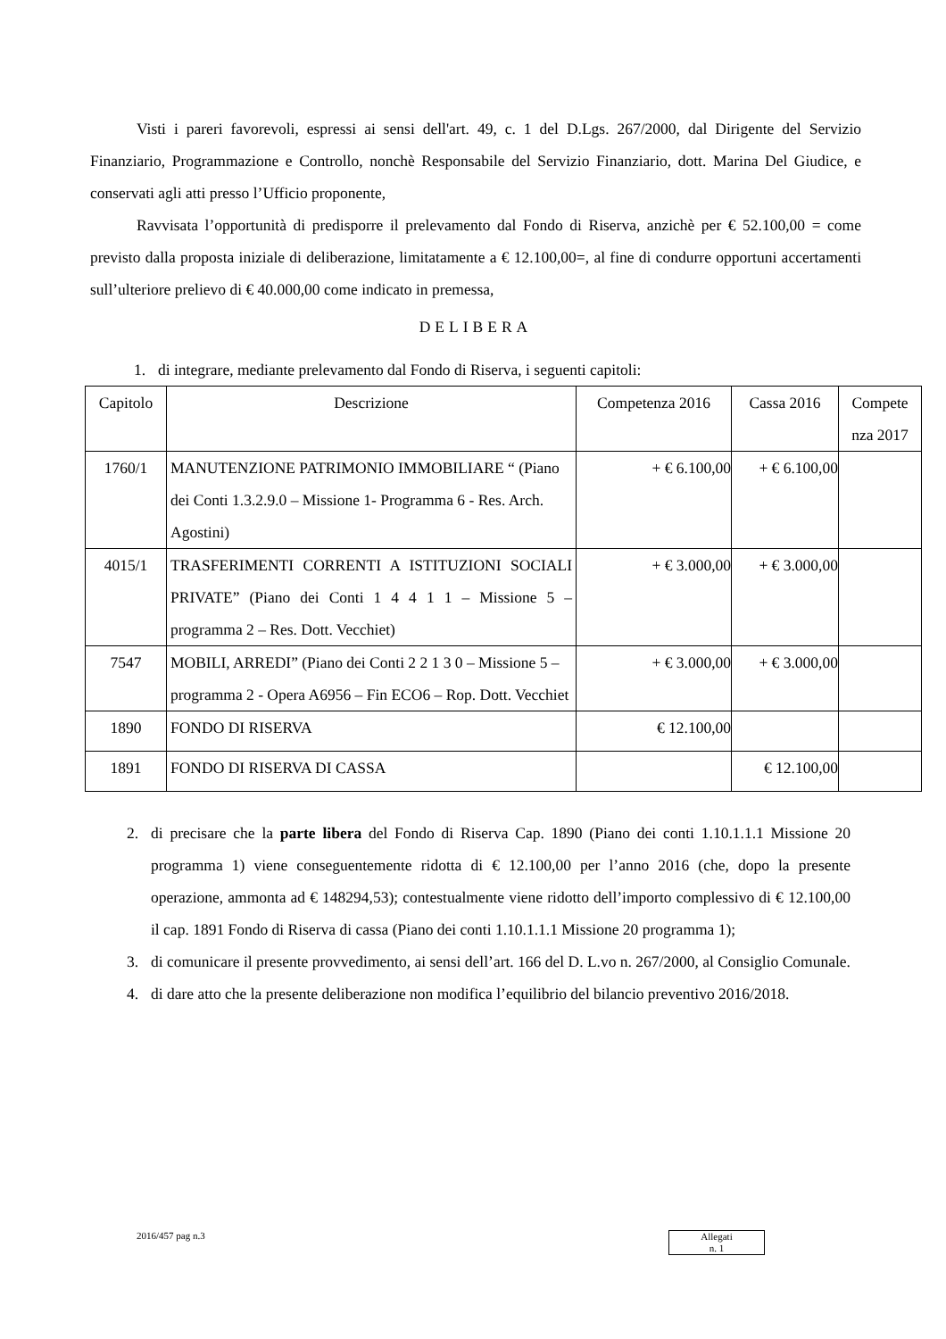Visti i pareri favorevoli, espressi ai sensi dell'art. 49, c. 1 del D.Lgs. 267/2000, dal Dirigente del Servizio Finanziario, Programmazione e Controllo, nonchè Responsabile del Servizio Finanziario, dott. Marina Del Giudice, e conservati agli atti presso l’Ufficio proponente,
Ravvisata l’opportunità di predisporre il prelevamento dal Fondo di Riserva, anzichè per € 52.100,00 = come previsto dalla proposta iniziale di deliberazione, limitatamente a € 12.100,00=, al fine di condurre opportuni accertamenti sull’ulteriore prelievo di € 40.000,00 come indicato in premessa,
DELIBERA
1. di integrare, mediante prelevamento dal Fondo di Riserva, i seguenti capitoli:
| Capitolo | Descrizione | Competenza 2016 | Cassa 2016 | Compete nza 2017 |
| 1760/1 | MANUTENZIONE PATRIMONIO IMMOBILIARE “ (Piano dei Conti 1.3.2.9.0 – Missione 1- Programma 6 - Res. Arch. Agostini) | + € 6.100,00 | + € 6.100,00 | |
| 4015/1 | TRASFERIMENTI CORRENTI A ISTITUZIONI SOCIALI PRIVATE” (Piano dei Conti 1 4 4 1 1 – Missione 5 – programma 2 – Res. Dott. Vecchiet) | + € 3.000,00 | + € 3.000,00 | |
| 7547 | MOBILI, ARREDI” (Piano dei Conti 2 2 1 3 0 – Missione 5 – programma 2 - Opera A6956 – Fin ECO6 – Rop. Dott. Vecchiet | + € 3.000,00 | + € 3.000,00 | |
| 1890 | FONDO DI RISERVA | € 12.100,00 | | |
| 1891 | FONDO DI RISERVA DI CASSA | | € 12.100,00 | |
2. di precisare che la parte libera del Fondo di Riserva Cap. 1890 (Piano dei conti 1.10.1.1.1 Missione 20 programma 1) viene conseguentemente ridotta di € 12.100,00 per l’anno 2016 (che, dopo la presente operazione, ammonta ad € 148294,53); contestualmente viene ridotto dell’importo complessivo di € 12.100,00 il cap. 1891 Fondo di Riserva di cassa (Piano dei conti 1.10.1.1.1 Missione 20 programma 1);
3. di comunicare il presente provvedimento, ai sensi dell’art. 166 del D. L.vo n. 267/2000, al Consiglio Comunale.
4. di dare atto che la presente deliberazione non modifica l’equilibrio del bilancio preventivo 2016/2018.
2016/457 pag n.3
Allegati
n. 1